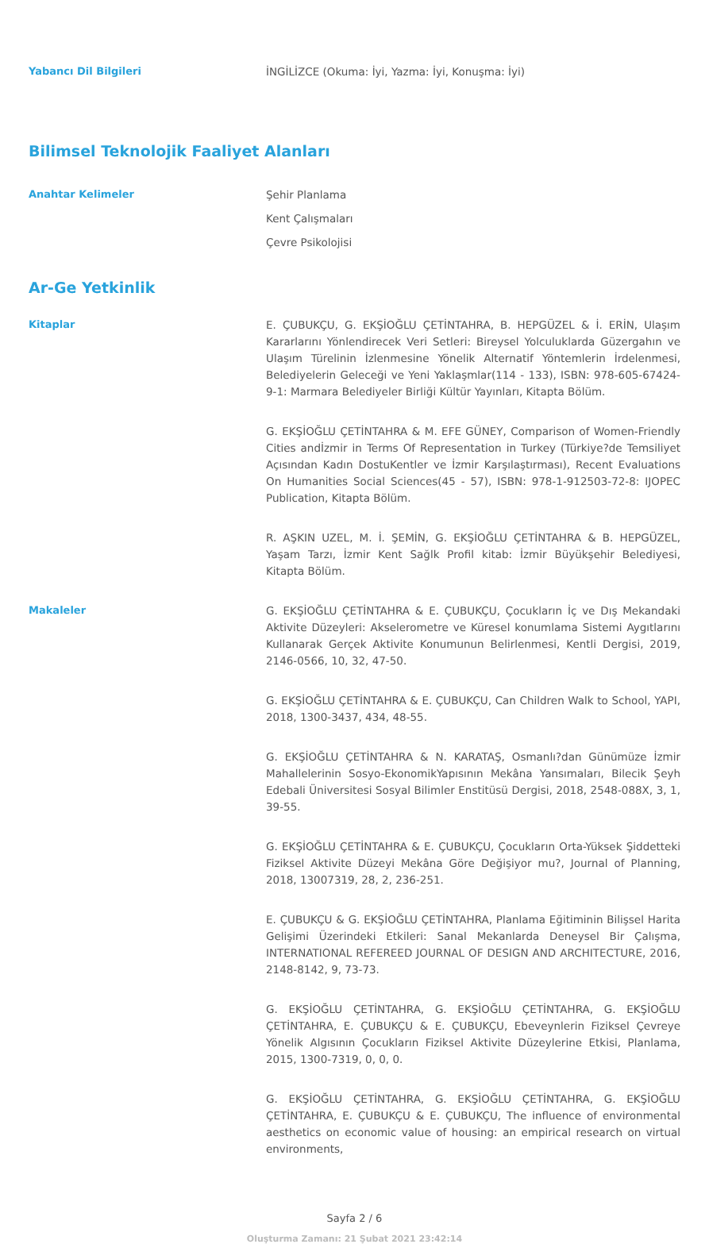Yabancı Dil Bilgileri
İNGİLİZCE (Okuma: İyi, Yazma: İyi, Konuşma: İyi)
Bilimsel Teknolojik Faaliyet Alanları
Anahtar Kelimeler
Şehir Planlama
Kent Çalışmaları
Çevre Psikolojisi
Ar-Ge Yetkinlik
Kitaplar
E. ÇUBUKÇU, G. EKŞİOĞLU ÇETİNTAHRA, B. HEPGÜZEL & İ. ERİN, Ulaşım Kararlarını Yönlendirecek Veri Setleri: Bireysel Yolculuklarda Güzergahın ve Ulaşım Türelinin İzlenmesine Yönelik Alternatif Yöntemlerin İrdelenmesi, Belediyelerin Geleceği ve Yeni Yaklaşmlar(114 - 133), ISBN: 978-605-67424-9-1: Marmara Belediyeler Birliği Kültür Yayınları, Kitapta Bölüm.
G. EKŞİOĞLU ÇETİNTAHRA & M. EFE GÜNEY, Comparison of Women-Friendly Cities andİzmir in Terms Of Representation in Turkey (Türkiye?de Temsiliyet Açısından Kadın DostuKentler ve İzmir Karşılaştırması), Recent Evaluations On Humanities Social Sciences(45 - 57), ISBN: 978-1-912503-72-8: IJOPEC Publication, Kitapta Bölüm.
R. AŞKIN UZEL, M. İ. ŞEMİN, G. EKŞİOĞLU ÇETİNTAHRA & B. HEPGÜZEL, Yaşam Tarzı, İzmir Kent Sağlk Profil kitab: İzmir Büyükşehir Belediyesi, Kitapta Bölüm.
Makaleler
G. EKŞİOĞLU ÇETİNTAHRA & E. ÇUBUKÇU, Çocukların İç ve Dış Mekandaki Aktivite Düzeyleri: Akselerometre ve Küresel konumlama Sistemi Aygıtlarını Kullanarak Gerçek Aktivite Konumunun Belirlenmesi, Kentli Dergisi, 2019, 2146-0566, 10, 32, 47-50.
G. EKŞİOĞLU ÇETİNTAHRA & E. ÇUBUKÇU, Can Children Walk to School, YAPI, 2018, 1300-3437, 434, 48-55.
G. EKŞİOĞLU ÇETİNTAHRA & N. KARATAŞ, Osmanlı?dan Günümüze İzmir Mahallelerinin Sosyo-EkonomikYapısının Mekâna Yansımaları, Bilecik Şeyh Edebali Üniversitesi Sosyal Bilimler Enstitüsü Dergisi, 2018, 2548-088X, 3, 1, 39-55.
G. EKŞİOĞLU ÇETİNTAHRA & E. ÇUBUKÇU, Çocukların Orta-Yüksek Şiddetteki Fiziksel Aktivite Düzeyi Mekâna Göre Değişiyor mu?, Journal of Planning, 2018, 13007319, 28, 2, 236-251.
E. ÇUBUKÇU & G. EKŞİOĞLU ÇETİNTAHRA, Planlama Eğitiminin Bilişsel Harita Gelişimi Üzerindeki Etkileri: Sanal Mekanlarda Deneysel Bir Çalışma, INTERNATIONAL REFEREED JOURNAL OF DESIGN AND ARCHITECTURE, 2016, 2148-8142, 9, 73-73.
G. EKŞİOĞLU ÇETİNTAHRA, G. EKŞİOĞLU ÇETİNTAHRA, G. EKŞİOĞLU ÇETİNTAHRA, E. ÇUBUKÇU & E. ÇUBUKÇU, Ebeveynlerin Fiziksel Çevreye Yönelik Algısının Çocukların Fiziksel Aktivite Düzeylerine Etkisi, Planlama, 2015, 1300-7319, 0, 0, 0.
G. EKŞİOĞLU ÇETİNTAHRA, G. EKŞİOĞLU ÇETİNTAHRA, G. EKŞİOĞLU ÇETİNTAHRA, E. ÇUBUKÇU & E. ÇUBUKÇU, The influence of environmental aesthetics on economic value of housing: an empirical research on virtual environments,
Sayfa 2 / 6
Oluşturma Zamanı: 21 Şubat 2021 23:42:14